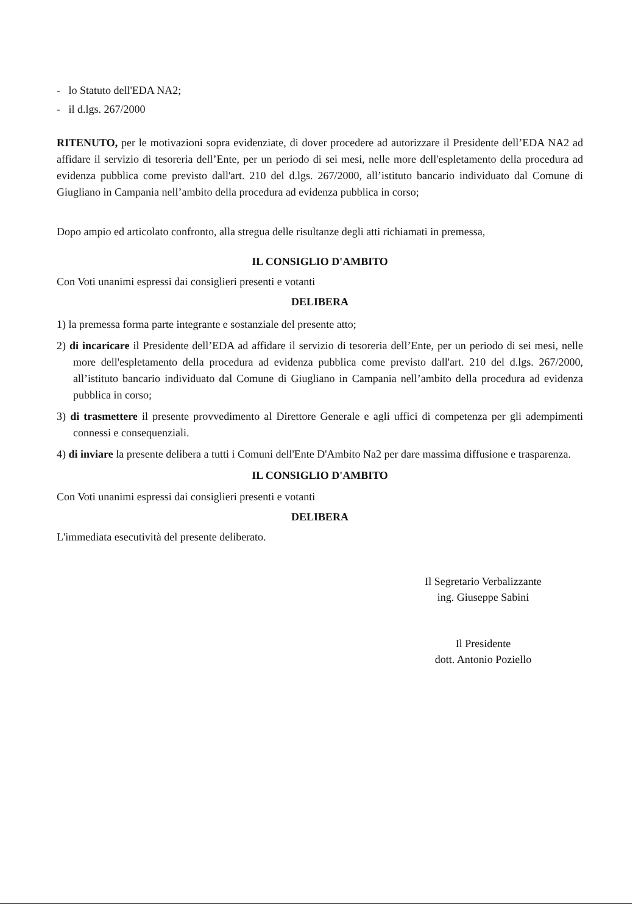- lo Statuto dell'EDA NA2;
- il d.lgs. 267/2000
RITENUTO, per le motivazioni sopra evidenziate, di dover procedere ad autorizzare il Presidente dell’EDA NA2 ad affidare il servizio di tesoreria dell’Ente, per un periodo di sei mesi, nelle more dell'espletamento della procedura ad evidenza pubblica come previsto dall'art. 210 del d.lgs. 267/2000, all’istituto bancario individuato dal Comune di Giugliano in Campania nell’ambito della procedura ad evidenza pubblica in corso;
Dopo ampio ed articolato confronto, alla stregua delle risultanze degli atti richiamati in premessa,
IL CONSIGLIO D'AMBITO
Con Voti unanimi espressi dai consiglieri presenti e votanti
DELIBERA
1) la premessa forma parte integrante e sostanziale del presente atto;
2) di incaricare il Presidente dell’EDA ad affidare il servizio di tesoreria dell’Ente, per un periodo di sei mesi, nelle more dell'espletamento della procedura ad evidenza pubblica come previsto dall'art. 210 del d.lgs. 267/2000, all’istituto bancario individuato dal Comune di Giugliano in Campania nell’ambito della procedura ad evidenza pubblica in corso;
3) di trasmettere il presente provvedimento al Direttore Generale e agli uffici di competenza per gli adempimenti connessi e consequenziali.
4) di inviare la presente delibera a tutti i Comuni dell'Ente D'Ambito Na2 per dare massima diffusione e trasparenza.
IL CONSIGLIO D'AMBITO
Con Voti unanimi espressi dai consiglieri presenti e votanti
DELIBERA
L'immediata esecutività del presente deliberato.
Il Segretario Verbalizzante
ing. Giuseppe Sabini
Il Presidente
dott. Antonio Poziello